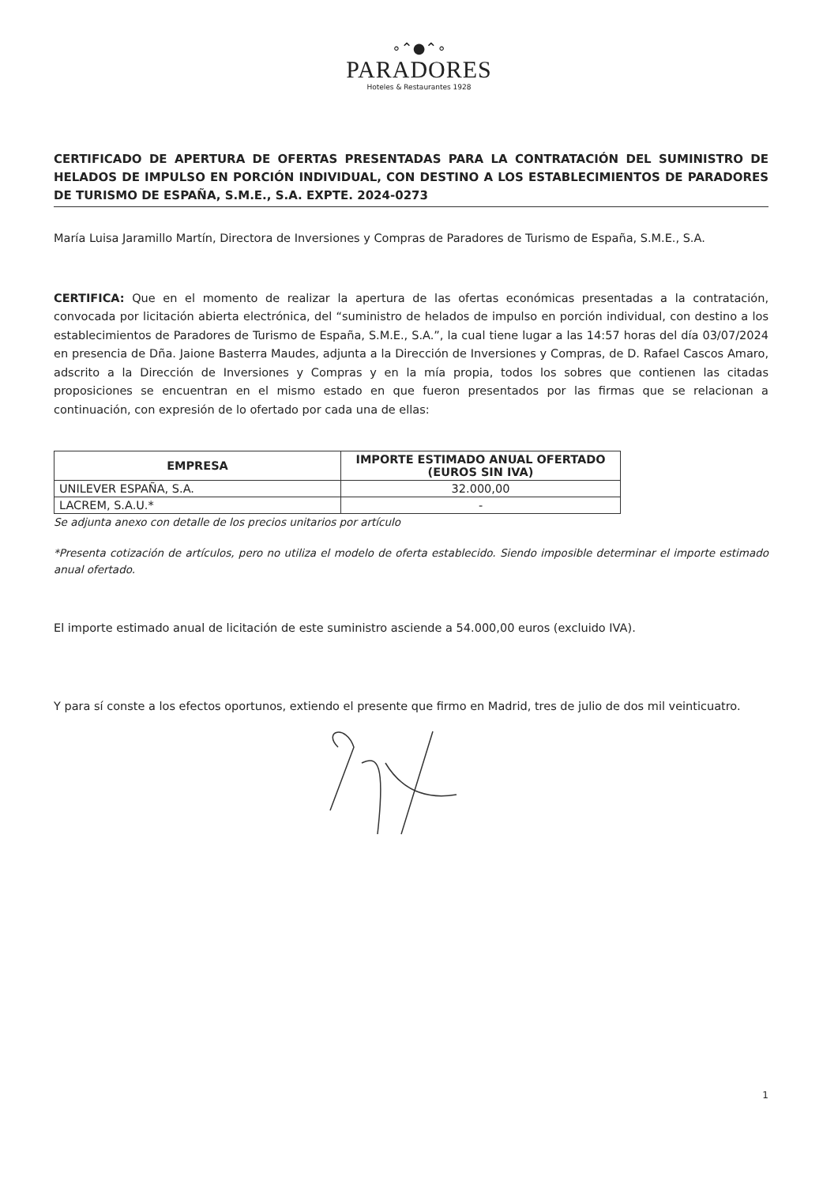∘⌃●⌃∘
PARADORES
Hoteles & Restaurantes 1928
CERTIFICADO DE APERTURA DE OFERTAS PRESENTADAS PARA LA CONTRATACIÓN DEL SUMINISTRO DE HELADOS DE IMPULSO EN PORCIÓN INDIVIDUAL, CON DESTINO A LOS ESTABLECIMIENTOS DE PARADORES DE TURISMO DE ESPAÑA, S.M.E., S.A. EXPTE. 2024-0273
María Luisa Jaramillo Martín, Directora de Inversiones y Compras de Paradores de Turismo de España, S.M.E., S.A.
CERTIFICA: Que en el momento de realizar la apertura de las ofertas económicas presentadas a la contratación, convocada por licitación abierta electrónica, del “suministro de helados de impulso en porción individual, con destino a los establecimientos de Paradores de Turismo de España, S.M.E., S.A.”, la cual tiene lugar a las 14:57 horas del día 03/07/2024 en presencia de Dña. Jaione Basterra Maudes, adjunta a la Dirección de Inversiones y Compras, de D. Rafael Cascos Amaro, adscrito a la Dirección de Inversiones y Compras y en la mía propia, todos los sobres que contienen las citadas proposiciones se encuentran en el mismo estado en que fueron presentados por las firmas que se relacionan a continuación, con expresión de lo ofertado por cada una de ellas:
| EMPRESA | IMPORTE ESTIMADO ANUAL OFERTADO (EUROS SIN IVA) |
| --- | --- |
| UNILEVER ESPAÑA, S.A. | 32.000,00 |
| LACREM, S.A.U.* | - |
Se adjunta anexo con detalle de los precios unitarios por artículo
*Presenta cotización de artículos, pero no utiliza el modelo de oferta establecido. Siendo imposible determinar el importe estimado anual ofertado.
El importe estimado anual de licitación de este suministro asciende a 54.000,00 euros (excluido IVA).
Y para sí conste a los efectos oportunos, extiendo el presente que firmo en Madrid, tres de julio de dos mil veinticuatro.
1